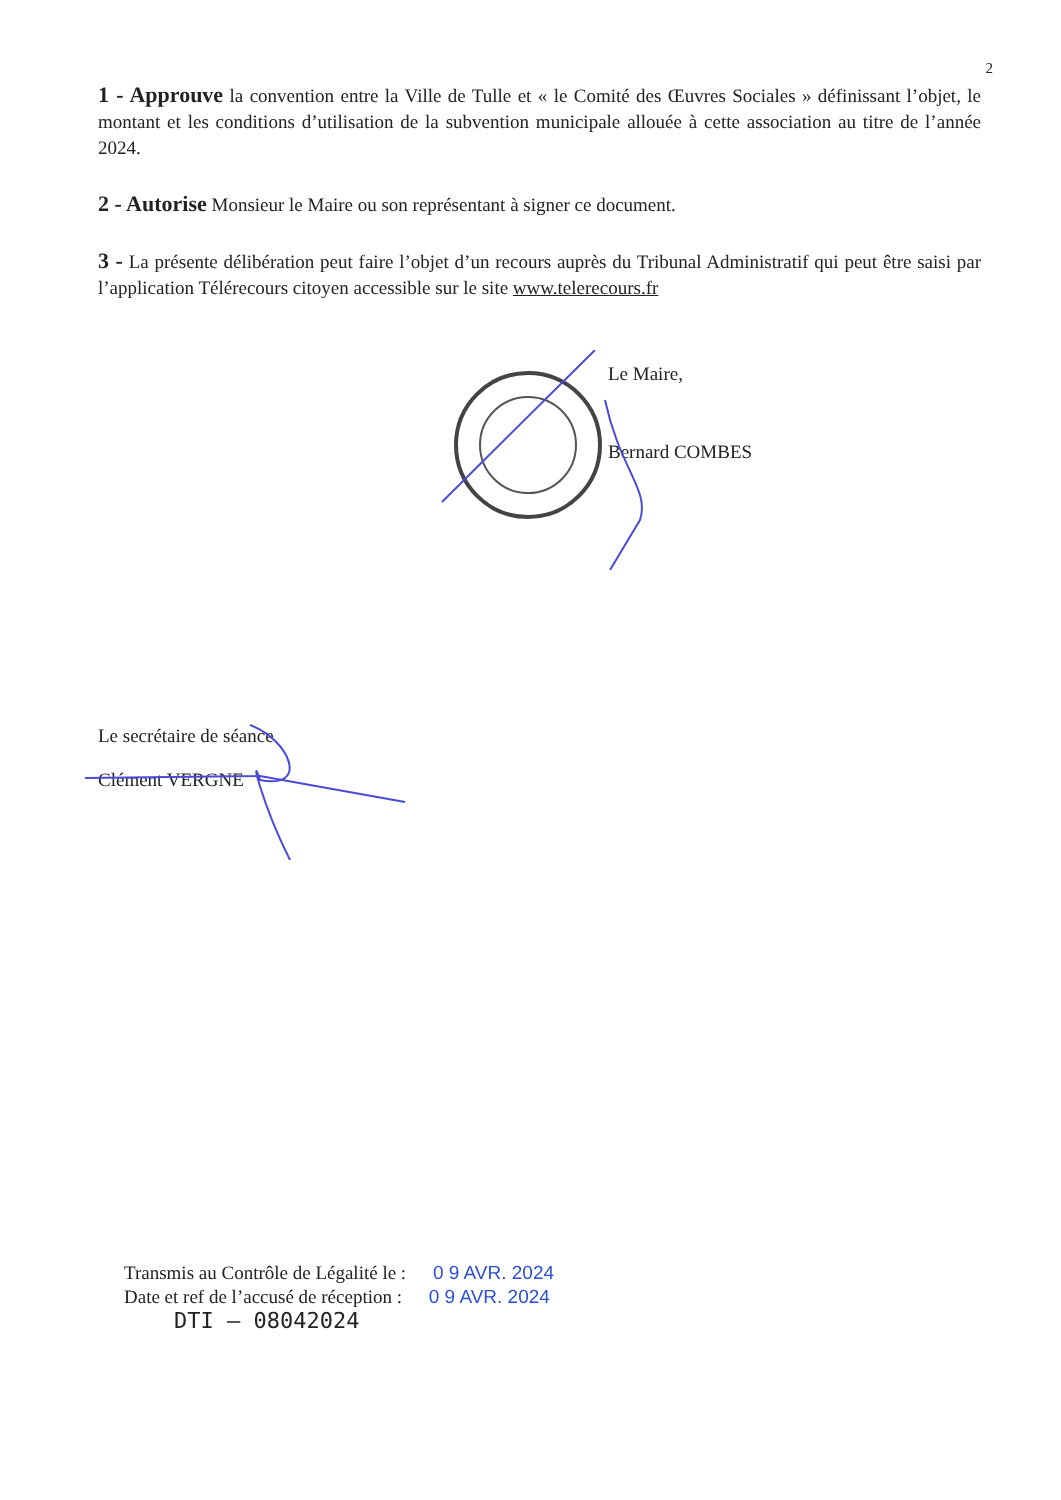2
1 - Approuve la convention entre la Ville de Tulle et « le Comité des Œuvres Sociales » définissant l’objet, le montant et les conditions d’utilisation de la subvention municipale allouée à cette association au titre de l’année 2024.
2 - Autorise Monsieur le Maire ou son représentant à signer ce document.
3 - La présente délibération peut faire l’objet d’un recours auprès du Tribunal Administratif qui peut être saisi par l’application Télérecours citoyen accessible sur le site www.telerecours.fr
Le Maire,
Bernard COMBES
Le secrétaire de séance
Clément VERGNE
Transmis au Contrôle de Légalité le : 0 9 AVR. 2024
Date et ref de l’accusé de réception : 0 9 AVR. 2024
DTI – 08042024